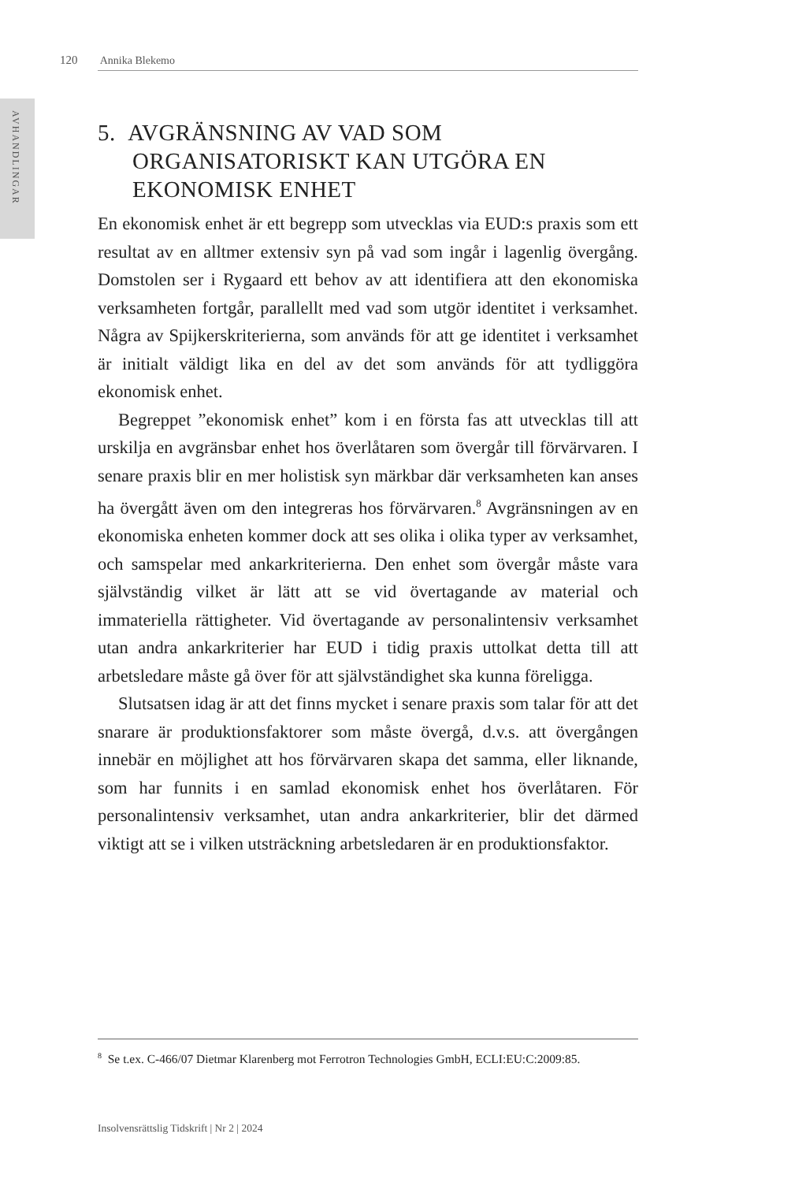AVHANDLINGAR
120 Annika Blekemo
5. AVGRÄNSNING AV VAD SOM ORGANISATORISKT KAN UTGÖRA EN EKONOMISK ENHET
En ekonomisk enhet är ett begrepp som utvecklas via EUD:s praxis som ett resultat av en alltmer extensiv syn på vad som ingår i lagenlig övergång. Domstolen ser i Rygaard ett behov av att identifiera att den ekonomiska verksamheten fortgår, parallellt med vad som utgör identitet i verksamhet. Några av Spijkerskriterierna, som används för att ge identitet i verksamhet är initialt väldigt lika en del av det som används för att tydliggöra ekonomisk enhet.
Begreppet ”ekonomisk enhet” kom i en första fas att utvecklas till att urskilja en avgränsbar enhet hos överlåtaren som övergår till förvärvaren. I senare praxis blir en mer holistisk syn märkbar där verksamheten kan anses ha övergått även om den integreras hos förvärvaren.<sup>8</sup> Avgränsningen av en ekonomiska enheten kommer dock att ses olika i olika typer av verksamhet, och samspelar med ankarkriterierna. Den enhet som övergår måste vara självständig vilket är lätt att se vid övertagande av material och immateriella rättigheter. Vid övertagande av personalintensiv verksamhet utan andra ankarkriterier har EUD i tidig praxis uttolkat detta till att arbetsledare måste gå över för att självständighet ska kunna föreligga.
Slutsatsen idag är att det finns mycket i senare praxis som talar för att det snarare är produktionsfaktorer som måste övergå, d.v.s. att övergången innebär en möjlighet att hos förvärvaren skapa det samma, eller liknande, som har funnits i en samlad ekonomisk enhet hos överlåtaren. För personalintensiv verksamhet, utan andra ankarkriterier, blir det därmed viktigt att se i vilken utsträckning arbetsledaren är en produktionsfaktor.
<sup>8</sup> Se t.ex. C-466/07 Dietmar Klarenberg mot Ferrotron Technologies GmbH, ECLI:EU:C:2009:85.
Insolvensrättslig Tidskrift | Nr 2 | 2024